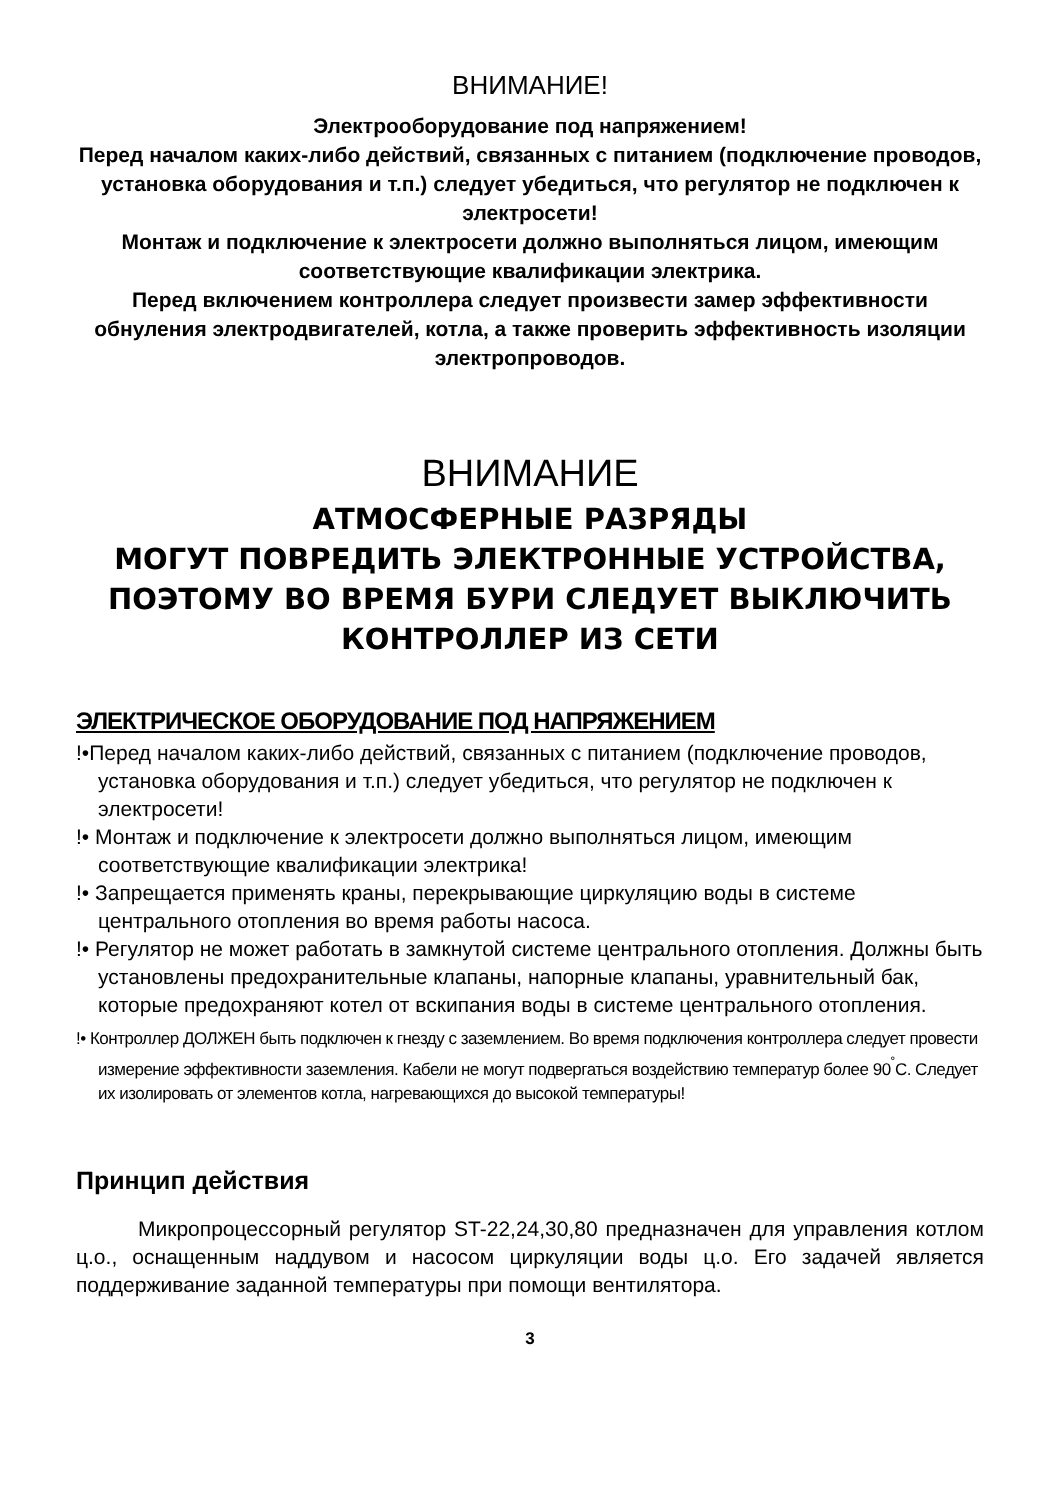ВНИМАНИЕ!
Электрооборудование под напряжением!
Перед началом каких-либо действий, связанных с питанием (подключение проводов, установка оборудования и т.п.) следует убедиться, что регулятор не подключен к электросети!
Монтаж и подключение к электросети должно выполняться лицом, имеющим соответствующие квалификации электрика.
Перед включением контроллера следует произвести замер эффективности обнуления электродвигателей, котла, а также проверить эффективность изоляции электропроводов.
ВНИМАНИЕ
АТМОСФЕРНЫЕ РАЗРЯДЫ
МОГУТ ПОВРЕДИТЬ ЭЛЕКТРОННЫЕ УСТРОЙСТВА, ПОЭТОМУ ВО ВРЕМЯ БУРИ СЛЕДУЕТ ВЫКЛЮЧИТЬ КОНТРОЛЛЕР ИЗ СЕТИ
ЭЛЕКТРИЧЕСКОЕ ОБОРУДОВАНИЕ ПОД НАПРЯЖЕНИЕМ
!•Перед началом каких-либо действий, связанных с питанием (подключение проводов, установка оборудования и т.п.) следует убедиться, что регулятор не подключен к электросети!
!• Монтаж и подключение к электросети должно выполняться лицом, имеющим соответствующие квалификации электрика!
!• Запрещается применять краны, перекрывающие циркуляцию воды в системе центрального отопления во время работы насоса.
!• Регулятор не может работать в замкнутой системе центрального отопления. Должны быть установлены предохранительные клапаны, напорные клапаны, уравнительный бак, которые предохраняют котел от вскипания воды в системе центрального отопления.
!• Контроллер ДОЛЖЕН быть подключен к гнезду с заземлением. Во время подключения контроллера следует провести измерение эффективности заземления. Кабели не могут подвергаться воздействию температур более 90<sup>˚</sup>C. Следует их изолировать от элементов котла, нагревающихся до высокой температуры!
Принцип действия
Микропроцессорный регулятор ST-22,24,30,80 предназначен для управления котлом ц.о., оснащенным наддувом и насосом циркуляции воды ц.о. Его задачей является поддерживание заданной температуры при помощи вентилятора.
3